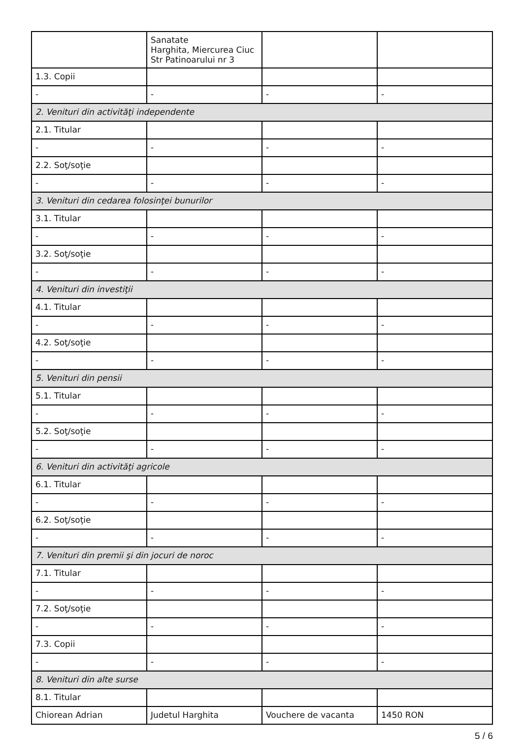| | Sanatate Harghita, Miercurea Ciuc Str Patinoarului nr 3 | | |
| 1.3. Copii | | | |
| - | - | - | - |
| 2. Venituri din activităţi independente | | | |
| 2.1. Titular | | | |
| - | - | - | - |
| 2.2. Soţ/soţie | | | |
| - | - | - | - |
| 3. Venituri din cedarea folosinţei bunurilor | | | |
| 3.1. Titular | | | |
| - | - | - | - |
| 3.2. Soţ/soţie | | | |
| - | - | - | - |
| 4. Venituri din investiţii | | | |
| 4.1. Titular | | | |
| - | - | - | - |
| 4.2. Soţ/soţie | | | |
| - | - | - | - |
| 5. Venituri din pensii | | | |
| 5.1. Titular | | | |
| - | - | - | - |
| 5.2. Soţ/soţie | | | |
| - | - | - | - |
| 6. Venituri din activităţi agricole | | | |
| 6.1. Titular | | | |
| - | - | - | - |
| 6.2. Soţ/soţie | | | |
| - | - | - | - |
| 7. Venituri din premii şi din jocuri de noroc | | | |
| 7.1. Titular | | | |
| - | - | - | - |
| 7.2. Soţ/soţie | | | |
| - | - | - | - |
| 7.3. Copii | | | |
| - | - | - | - |
| 8. Venituri din alte surse | | | |
| 8.1. Titular | | | |
| Chiorean Adrian | Judetul Harghita | Vouchere de vacanta | 1450 RON |
5 / 6